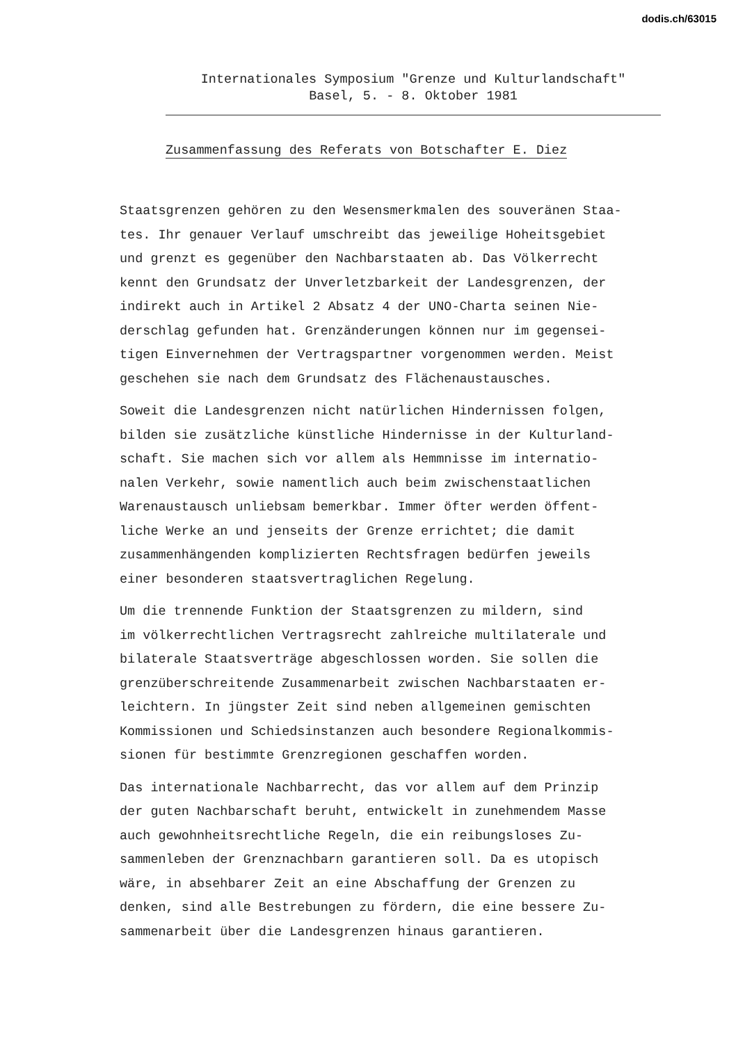dodis.ch/63015
Internationales Symposium "Grenze und Kulturlandschaft"
Basel, 5. - 8. Oktober 1981
Zusammenfassung des Referats von Botschafter E. Diez
Staatsgrenzen gehören zu den Wesensmerkmalen des souveränen Staa-
tes. Ihr genauer Verlauf umschreibt das jeweilige Hoheitsgebiet
und grenzt es gegenüber den Nachbarstaaten ab. Das Völkerrecht
kennt den Grundsatz der Unverletzbarkeit der Landesgrenzen, der
indirekt auch in Artikel 2 Absatz 4 der UNO-Charta seinen Nie-
derschlag gefunden hat. Grenzänderungen können nur im gegensei-
tigen Einvernehmen der Vertragspartner vorgenommen werden. Meist
geschehen sie nach dem Grundsatz des Flächenaustausches.
Soweit die Landesgrenzen nicht natürlichen Hindernissen folgen,
bilden sie zusätzliche künstliche Hindernisse in der Kulturland-
schaft. Sie machen sich vor allem als Hemmnisse im internatio-
nalen Verkehr, sowie namentlich auch beim zwischenstaatlichen
Warenaustausch unliebsam bemerkbar. Immer öfter werden öffent-
liche Werke an und jenseits der Grenze errichtet; die damit
zusammenhängenden komplizierten Rechtsfragen bedürfen jeweils
einer besonderen staatsvertraglichen Regelung.
Um die trennende Funktion der Staatsgrenzen zu mildern, sind
im völkerrechtlichen Vertragsrecht zahlreiche multilaterale und
bilaterale Staatsverträge abgeschlossen worden. Sie sollen die
grenzüberschreitende Zusammenarbeit zwischen Nachbarstaaten er-
leichtern. In jüngster Zeit sind neben allgemeinen gemischten
Kommissionen und Schiedsinstanzen auch besondere Regionalkommis-
sionen für bestimmte Grenzregionen geschaffen worden.
Das internationale Nachbarrecht, das vor allem auf dem Prinzip
der guten Nachbarschaft beruht, entwickelt in zunehmendem Masse
auch gewohnheitsrechtliche Regeln, die ein reibungsloses Zu-
sammenleben der Grenznachbarn garantieren soll. Da es utopisch
wäre, in absehbarer Zeit an eine Abschaffung der Grenzen zu
denken, sind alle Bestrebungen zu fördern, die eine bessere Zu-
sammenarbeit über die Landesgrenzen hinaus garantieren.